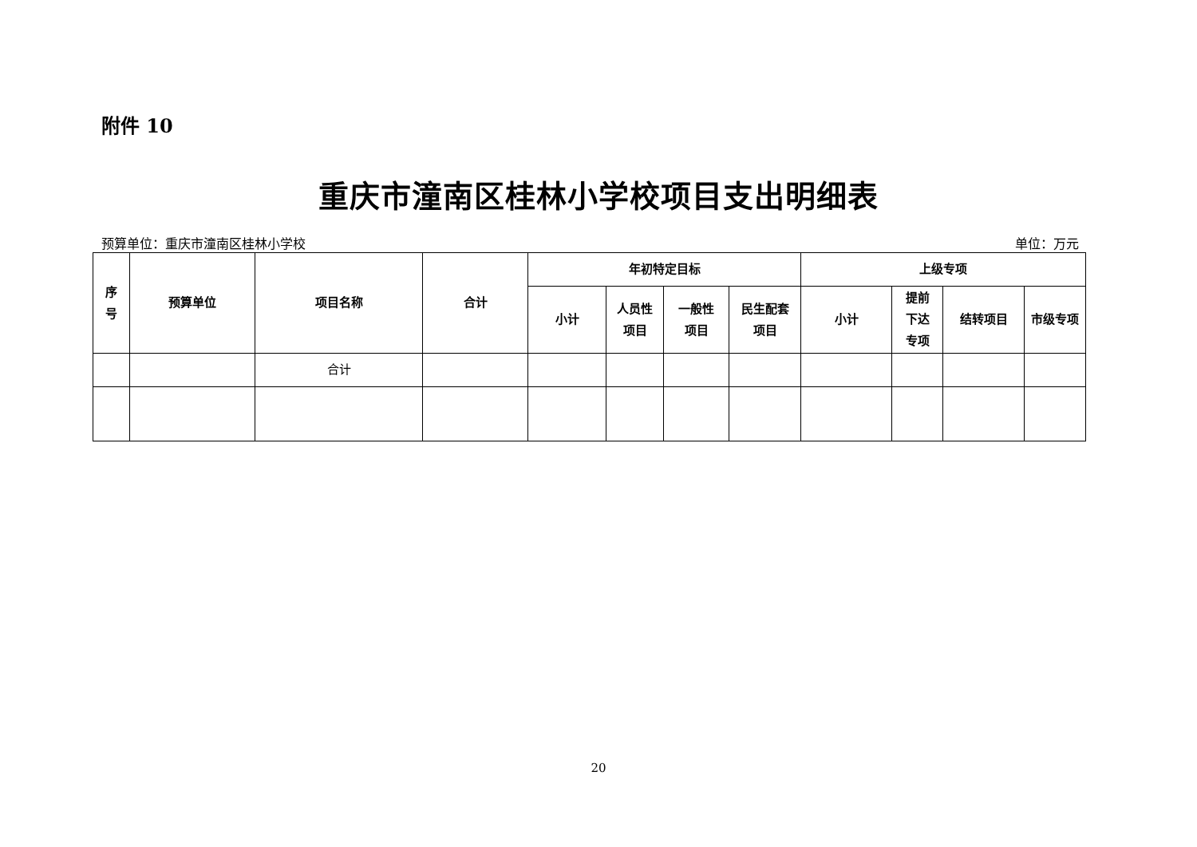附件 10
重庆市潼南区桂林小学校项目支出明细表
预算单位：重庆市潼南区桂林小学校 单位：万元
| 序 号 | 预算单位 | 项目名称 | 合计 | 年初特定目标 | | | | 上级专项 | | | |
| --- | --- | --- | --- | --- | --- | --- | --- | --- | --- | --- | --- |
| | | | | 小计 | 人员性 项目 | 一般性 项目 | 民生配套 项目 | 小计 | 提前 下达 专项 | 结转项目 | 市级专项 |
| | | 合计 | | | | | | | | | |
20